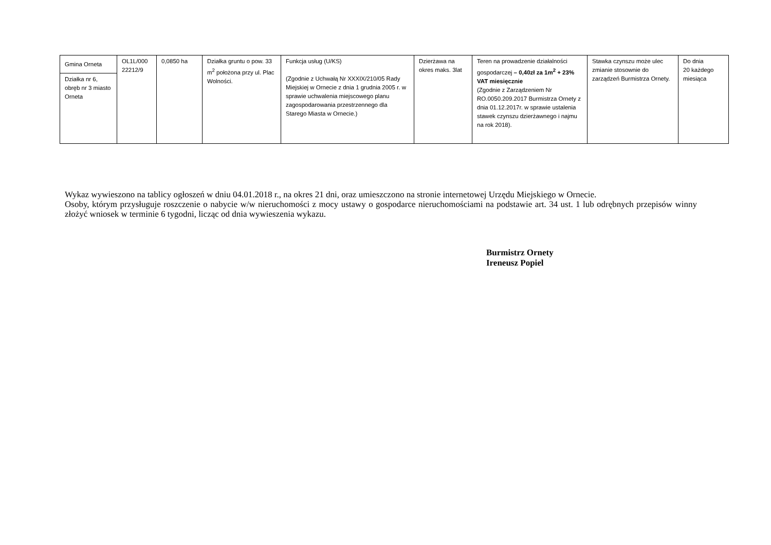| Gmina Orneta | OL1L/000 22212/9 | 0,0850 ha | Działka gruntu o pow. 33 m<sup>2</sup> położona przy ul. Plac Wolności. | Funkcja usług (U/KS) (Zgodnie z Uchwałą Nr XXXIX/210/05 Rady Miejskiej w Ornecie z dnia 1 grudnia 2005 r. w sprawie uchwalenia miejscowego planu zagospodarowania przestrzennego dla Starego Miasta w Ornecie.) | Dzierżawa na okres maks. 3lat | Teren na prowadzenie działalności gospodarczej – 0,40zł za 1m<sup>2</sup> + 23% VAT miesięcznie (Zgodnie z Zarządzeniem Nr RO.0050.209.2017 Burmistrza Ornety z dnia 01.12.2017r. w sprawie ustalenia stawek czynszu dzierżawnego i najmu na rok 2018). | Stawka czynszu może ulec zmianie stosownie do zarządzeń Burmistrza Ornety. | Do dnia 20 każdego miesiąca |
| Działka nr 6, obręb nr 3 miasto Orneta | | | | | | | | |
Wykaz wywieszono na tablicy ogłoszeń w dniu 04.01.2018 r., na okres 21 dni, oraz umieszczono na stronie internetowej Urzędu Miejskiego w Ornecie.
Osoby, którym przysługuje roszczenie o nabycie w/w nieruchomości z mocy ustawy o gospodarce nieruchomościami na podstawie art. 34 ust. 1 lub odrębnych przepisów winny złożyć wniosek w terminie 6 tygodni, licząc od dnia wywieszenia wykazu.
Burmistrz Ornety
Ireneusz Popiel